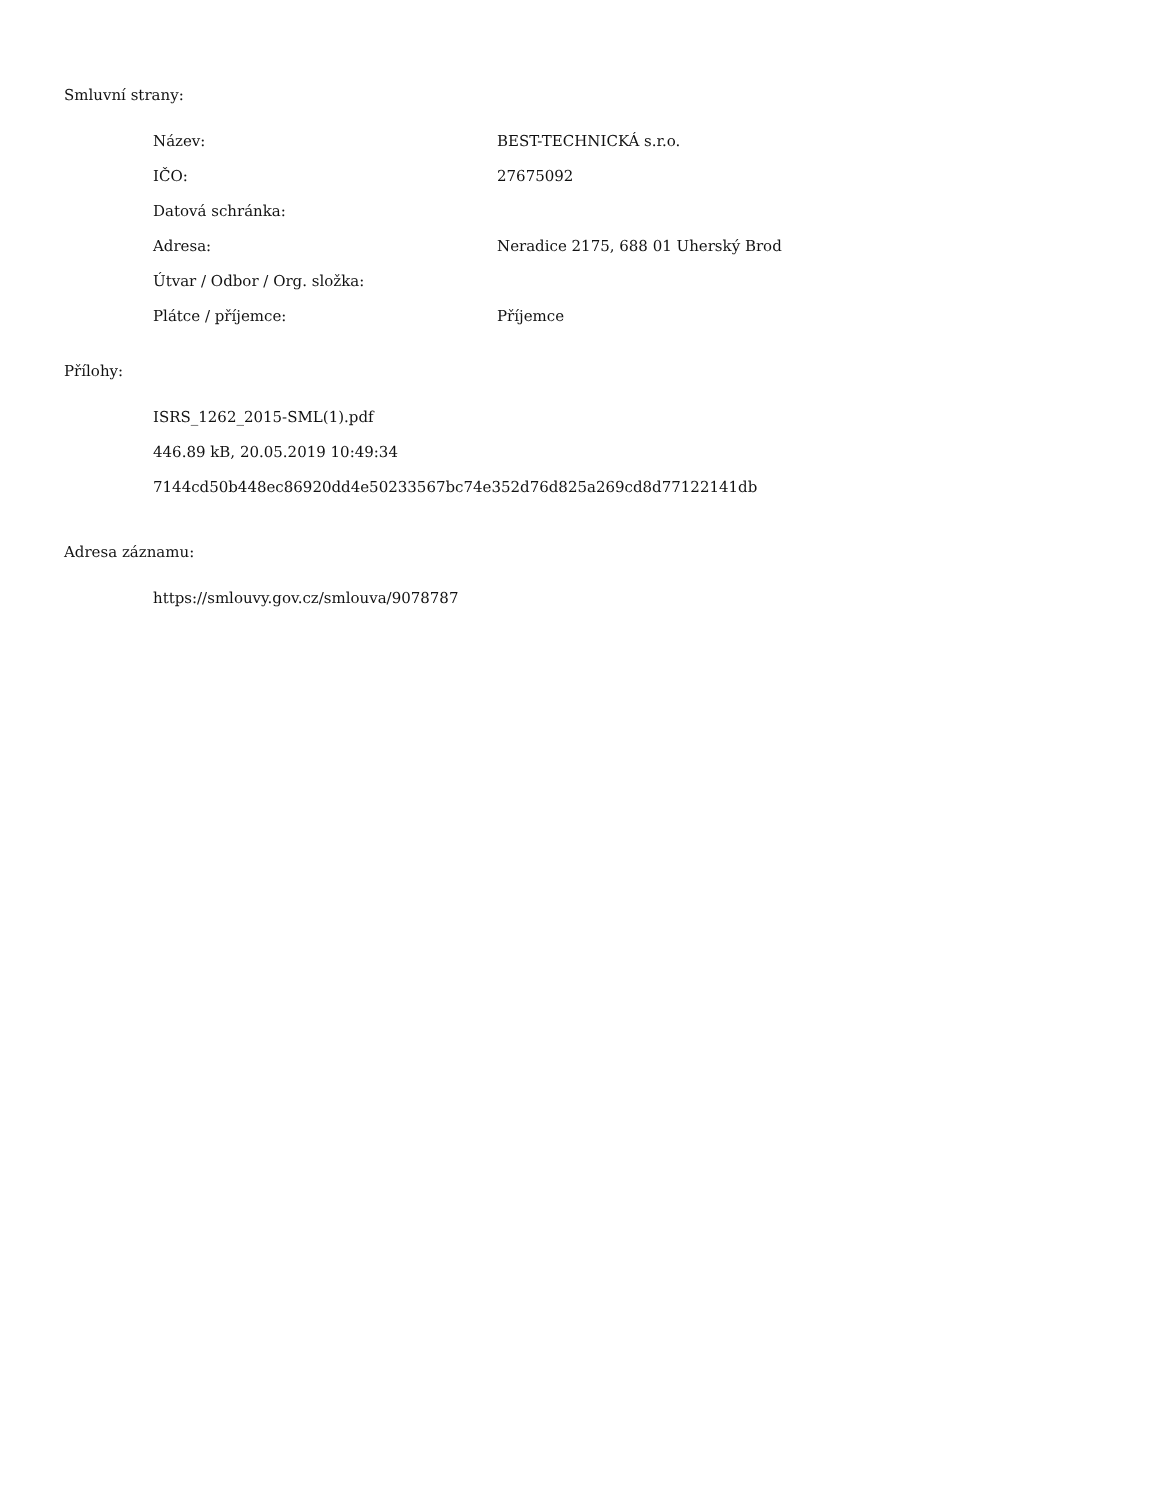Smluvní strany:
| Název: | BEST-TECHNICKÁ s.r.o. |
| IČO: | 27675092 |
| Datová schránka: | |
| Adresa: | Neradice 2175, 688 01 Uherský Brod |
| Útvar / Odbor / Org. složka: | |
| Plátce / příjemce: | Příjemce |
Přílohy:
ISRS_1262_2015-SML(1).pdf
446.89 kB, 20.05.2019 10:49:34
7144cd50b448ec86920dd4e50233567bc74e352d76d825a269cd8d77122141db
Adresa záznamu:
https://smlouvy.gov.cz/smlouva/9078787